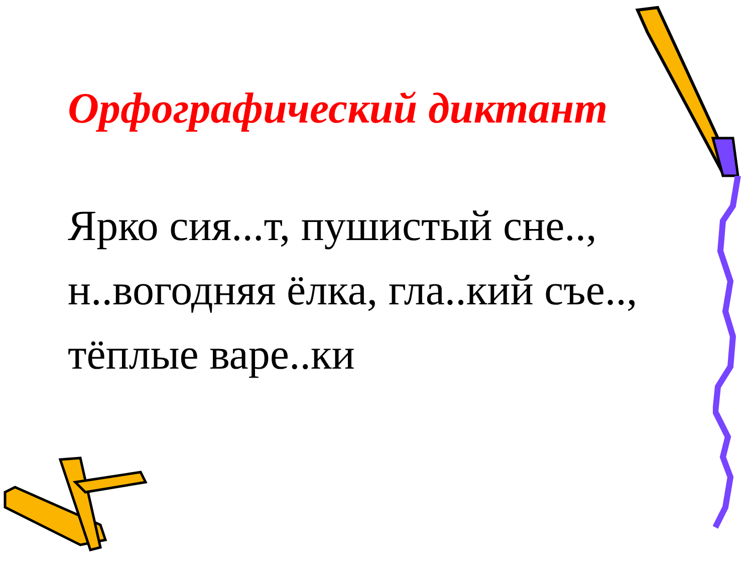Орфографический диктант
Ярко сия...т, пушистый сне..,
н..вогодняя ёлка, гла..кий съе..,
тёплые варе..ки